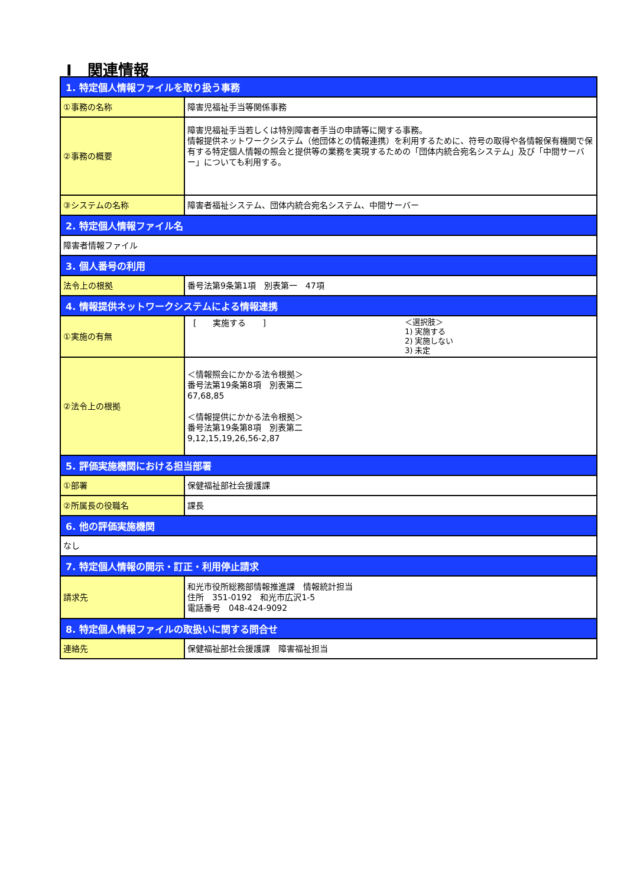Ⅰ　関連情報
| 1. 特定個人情報ファイルを取り扱う事務 | |
| --- | --- |
| ①事務の名称 | 障害児福祉手当等関係事務 |
| ②事務の概要 | 障害児福祉手当若しくは特別障害者手当の申請等に関する事務。 情報提供ネットワークシステム（他団体との情報連携）を利用するために、符号の取得や各情報保有機関で保有する特定個人情報の照会と提供等の業務を実現するための「団体内統合宛名システム」及び「中間サーバー」についても利用する。 |
| ③システムの名称 | 障害者福祉システム、団体内統合宛名システム、中間サーバー |
| 2. 特定個人情報ファイル名 | |
| 障害者情報ファイル | |
| 3. 個人番号の利用 | |
| 法令上の根拠 | 番号法第9条第1項 別表第一 47項 |
| 4. 情報提供ネットワークシステムによる情報連携 | |
| ①実施の有無 | [ 実施する ] ＜選択肢＞ 1) 実施する 2) 実施しない 3) 未定 |
| ②法令上の根拠 | ＜情報照会にかかる法令根拠＞ 番号法第19条第8項 別表第二 67,68,85 ＜情報提供にかかる法令根拠＞ 番号法第19条第8項 別表第二 9,12,15,19,26,56-2,87 |
| 5. 評価実施機関における担当部署 | |
| ①部署 | 保健福祉部社会援護課 |
| ②所属長の役職名 | 課長 |
| 6. 他の評価実施機関 | |
| なし | |
| 7. 特定個人情報の開示・訂正・利用停止請求 | |
| 請求先 | 和光市役所総務部情報推進課 情報統計担当 住所 351-0192 和光市広沢1-5 電話番号 048-424-9092 |
| 8. 特定個人情報ファイルの取扱いに関する問合せ | |
| 連絡先 | 保健福祉部社会援護課 障害福祉担当 |